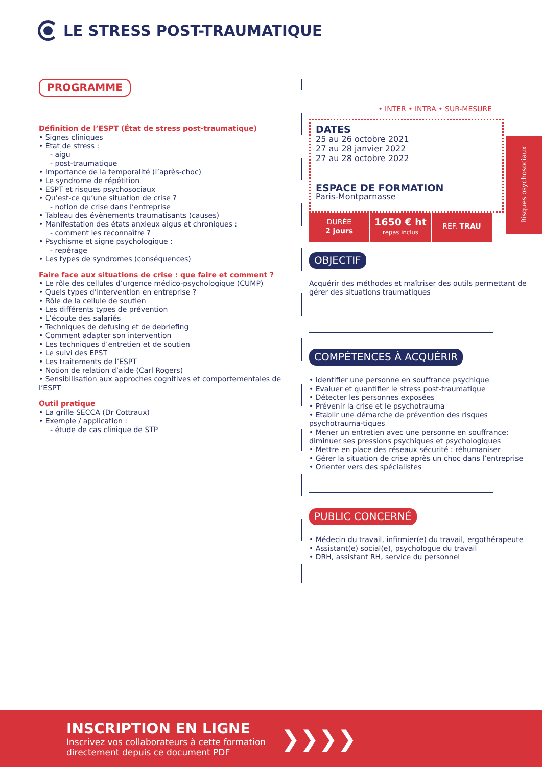LE STRESS POST-TRAUMATIQUE
PROGRAMME
Définition de l’ESPT (État de stress post-traumatique)
• Signes cliniques
• État de stress :
- aigu
- post-traumatique
• Importance de la temporalité (l’après-choc)
• Le syndrome de répétition
• ESPT et risques psychosociaux
• Qu’est-ce qu’une situation de crise ?
- notion de crise dans l’entreprise
• Tableau des évènements traumatisants (causes)
• Manifestation des états anxieux aigus et chroniques :
- comment les reconnaître ?
• Psychisme et signe psychologique :
- repérage
• Les types de syndromes (conséquences)
Faire face aux situations de crise : que faire et comment ?
• Le rôle des cellules d’urgence médico-psychologique (CUMP)
• Quels types d’intervention en entreprise ?
• Rôle de la cellule de soutien
• Les différents types de prévention
• L’écoute des salariés
• Techniques de defusing et de debriefing
• Comment adapter son intervention
• Les techniques d’entretien et de soutien
• Le suivi des EPST
• Les traitements de l’ESPT
• Notion de relation d’aide (Carl Rogers)
• Sensibilisation aux approches cognitives et comportementales de l’ESPT
Outil pratique
• La grille SECCA (Dr Cottraux)
• Exemple / application :
- étude de cas clinique de STP
• INTER • INTRA • SUR-MESURE
DATES
25 au 26 octobre 2021
27 au 28 janvier 2022
27 au 28 octobre 2022
ESPACE DE FORMATION
Paris-Montparnasse
DURÉE
2 jours
1650 € ht
repas inclus
RÉF. TRAU
OBJECTIF
Acquérir des méthodes et maîtriser des outils permettant de gérer des situations traumatiques
COMPÉTENCES À ACQUÉRIR
• Identifier une personne en souffrance psychique
• Evaluer et quantifier le stress post-traumatique
• Détecter les personnes exposées
• Prévenir la crise et le psychotrauma
• Etablir une démarche de prévention des risques psychotrauma-tiques
• Mener un entretien avec une personne en souffrance: diminuer ses pressions psychiques et psychologiques
• Mettre en place des réseaux sécurité : réhumaniser
• Gérer la situation de crise après un choc dans l’entreprise
• Orienter vers des spécialistes
PUBLIC CONCERNÉ
• Médecin du travail, infirmier(e) du travail, ergothérapeute
• Assistant(e) social(e), psychologue du travail
• DRH, assistant RH, service du personnel
Risques psychosociaux
INSCRIPTION EN LIGNE
Inscrivez vos collaborateurs à cette formation
directement depuis ce document PDF
❯❯❯❯